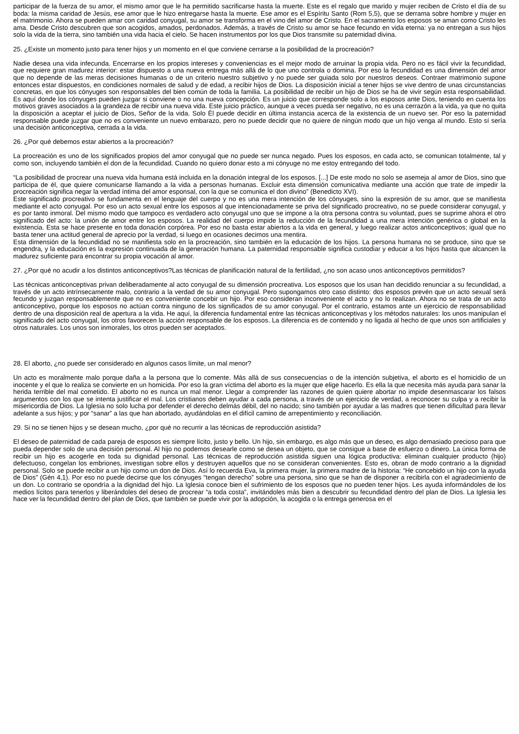participar de la fuerza de su amor, el mismo amor que le ha permitido sacrificarse hasta la muerte. Este es el regalo que marido y mujer reciben de Cristo el día de su boda: la misma caridad de Jesús, ese amor que le hizo entregarse hasta la muerte. Ese amor es el Espíritu Santo (Rom 5,5), que se derrama sobre hombre y mujer en el matrimonio. Ahora se pueden amar con caridad conyugal, su amor se transforma en el vino del amor de Cristo. En el sacramento los esposos se aman como Cristo les ama. Desde Cristo descubren que son acogidos, amados, perdonados. Además, a través de Cristo su amor se hace fecundo en vida eterna: ya no entregan a sus hijos solo la vida de la tierra, sino también una vida hacia el cielo. Se hacen instrumentos por los que Dios transmite su paternidad divina.
25. ¿Existe un momento justo para tener hijos y un momento en el que conviene cerrarse a la posibilidad de la procreación?
Nadie desea una vida infecunda. Encerrarse en los propios intereses y conveniencias es el mejor modo de arruinar la propia vida. Pero no es fácil vivir la fecundidad, que requiere gran madurez interior: estar dispuesto a una nueva entrega más allá de lo que uno controla o domina. Por eso la fecundidad es una dimensión del amor que no depende de las meras decisiones humanas o de un criterio nuestro subjetivo y no puede ser guiada solo por nuestros deseos. Contraer matrimonio supone entonces estar dispuestos, en condiciones normales de salud y de edad, a recibir hijos de Dios. La disposición inicial a tener hijos se vive dentro de unas circunstancias concretas, en que los cónyuges son responsables del bien común de toda la familia. La posibilidad de recibir un hijo de Dios se ha de vivir según esta responsabilidad. Es aquí donde los cónyuges pueden juzgar si conviene o no una nueva concepción. Es un juicio que corresponde solo a los esposos ante Dios, teniendo en cuenta los motivos graves asociados a la grandeza de recibir una nueva vida. Este juicio práctico, aunque a veces pueda ser negativo, no es una cerrazón a la vida, ya que no quita la disposición a aceptar el juicio de Dios, Señor de la vida. Solo Él puede decidir en última instancia acerca de la existencia de un nuevo ser. Por eso la paternidad responsable puede juzgar que no es conveniente un nuevo embarazo, pero no puede decidir que no quiere de ningún modo que un hijo venga al mundo. Esto sí sería una decisión anticonceptiva, cerrada a la vida.
26. ¿Por qué debemos estar abiertos a la procreación?
La procreación es uno de los significados propios del amor conyugal que no puede ser nunca negado. Pues los esposos, en cada acto, se comunican totalmente, tal y como son, incluyendo también el don de la fecundidad. Cuando no quiero donar esto a mi cónyuge no me estoy entregando del todo.
“La posibilidad de procrear una nueva vida humana está incluida en la donación integral de los esposos. [...] De este modo no solo se asemeja al amor de Dios, sino que participa de él, que quiere comunicarse llamando a la vida a personas humanas. Excluir esta dimensión comunicativa mediante una acción que trate de impedir la procreación significa negar la verdad íntima del amor esponsal, con la que se comunica el don divino” (Benedicto XVI).
Este significado procreativo se fundamenta en el lenguaje del cuerpo y no es una mera intención de los cónyuges, sino la expresión de su amor, que se manifiesta mediante el acto conyugal. Por eso un acto sexual entre los esposos al que intencionadamente se priva del significado procreativo, no se puede considerar conyugal, y es por tanto inmoral. Del mismo modo que tampoco es verdadero acto conyugal uno que se impone a la otra persona contra su voluntad, pues se suprime ahora el otro significado del acto: la unión de amor entre los esposos. La realidad del cuerpo impide la reducción de la fecundidad a una mera intención genérica o global en la existencia. Esta se hace presente en toda donación corpórea. Por eso no basta estar abiertos a la vida en general, y luego realizar actos anticonceptivos; igual que no basta tener una actitud general de aprecio por la verdad, si luego en ocasiones decimos una mentira.
Esta dimensión de la fecundidad no se manifiesta solo en la procreación, sino también en la educación de los hijos. La persona humana no se produce, sino que se engendra, y la educación es la expresión continuada de la generación humana. La paternidad responsable significa custodiar y educar a los hijos hasta que alcancen la madurez suficiente para encontrar su propia vocación al amor.
27. ¿Por qué no acudir a los distintos anticonceptivos?Las técnicas de planificación natural de la fertilidad, ¿no son acaso unos anticonceptivos permitidos?
Las técnicas anticonceptivas privan deliberadamente al acto conyugal de su dimensión procreativa. Los esposos que los usan han decidido renunciar a su fecundidad, a través de un acto intrínsecamente malo, contrario a la verdad de su amor conyugal. Pero supongamos otro caso distinto: dos esposos prevén que un acto sexual será fecundo y juzgan responsablemente que no es conveniente concebir un hijo. Por eso consideran inconveniente el acto y no lo realizan. Ahora no se trata de un acto anticonceptivo, porque los esposos no actúan contra ninguno de los significados de su amor conyugal. Por el contrario, estamos ante un ejercicio de responsabilidad dentro de una disposición real de apertura a la vida. He aquí, la diferencia fundamental entre las técnicas anticonceptivas y los métodos naturales: los unos manipulan el significado del acto conyugal, los otros favorecen la acción responsable de los esposos. La diferencia es de contenido y no ligada al hecho de que unos son artificiales y otros naturales. Los unos son inmorales, los otros pueden ser aceptados.
28. El aborto, ¿no puede ser considerado en algunos casos límite, un mal menor?
Un acto es moralmente malo porque daña a la persona que lo comente. Más allá de sus consecuencias o de la intención subjetiva, el aborto es el homicidio de un inocente y el que lo realiza se convierte en un homicida. Por eso la gran víctima del aborto es la mujer que elige hacerlo. Es ella la que necesita más ayuda para sanar la herida terrible del mal cometido. El aborto no es nunca un mal menor. Llegar a comprender las razones de quien quiere abortar no impide desenmascarar los falsos argumentos con los que se intenta justificar el mal. Los cristianos deben ayudar a cada persona, a través de un ejercicio de verdad, a reconocer su culpa y a recibir la misericordia de Dios. La Iglesia no solo lucha por defender el derecho delmás débil, del no nacido; sino también por ayudar a las madres que tienen dificultad para llevar adelante a sus hijos; y por “sanar” a las que han abortado, ayudándolas en el difícil camino de arrepentimiento y reconciliación.
29. Si no se tienen hijos y se desean mucho, ¿por qué no recurrir a las técnicas de reproducción asistida?
El deseo de paternidad de cada pareja de esposos es siempre lícito, justo y bello. Un hijo, sin embargo, es algo más que un deseo, es algo demasiado precioso para que pueda depender solo de una decisión personal. Al hijo no podemos desearle como se desea un objeto, que se consigue a base de esfuerzo o dinero. La única forma de recibir un hijo es acogerle en toda su dignidad personal. Las técnicas de reproducción asistida siguen una lógica productiva: eliminan cualquier producto (hijo) defectuoso, congelan los embriones, investigan sobre ellos y destruyen aquellos que no se consideran convenientes. Esto es, obran de modo contrario a la dignidad personal. Solo se puede recibir a un hijo como un don de Dios. Así lo recuerda Eva, la primera mujer, la primera madre de la historia: “He concebido un hijo con la ayuda de Dios” (Gén 4,1). Por eso no puede decirse que los cónyuges “tengan derecho” sobre una persona, sino que se han de disponer a recibirla con el agradecimiento de un don. Lo contrario se opondría a la dignidad del hijo. La Iglesia conoce bien el sufrimiento de los esposos que no pueden tener hijos. Les ayuda informándoles de los medios lícitos para tenerlos y liberándoles del deseo de procrear “a toda costa”, invitándoles más bien a descubrir su fecundidad dentro del plan de Dios. La Iglesia les hace ver la fecundidad dentro del plan de Dios, que también se puede vivir por la adopción, la acogida o la entrega generosa en el